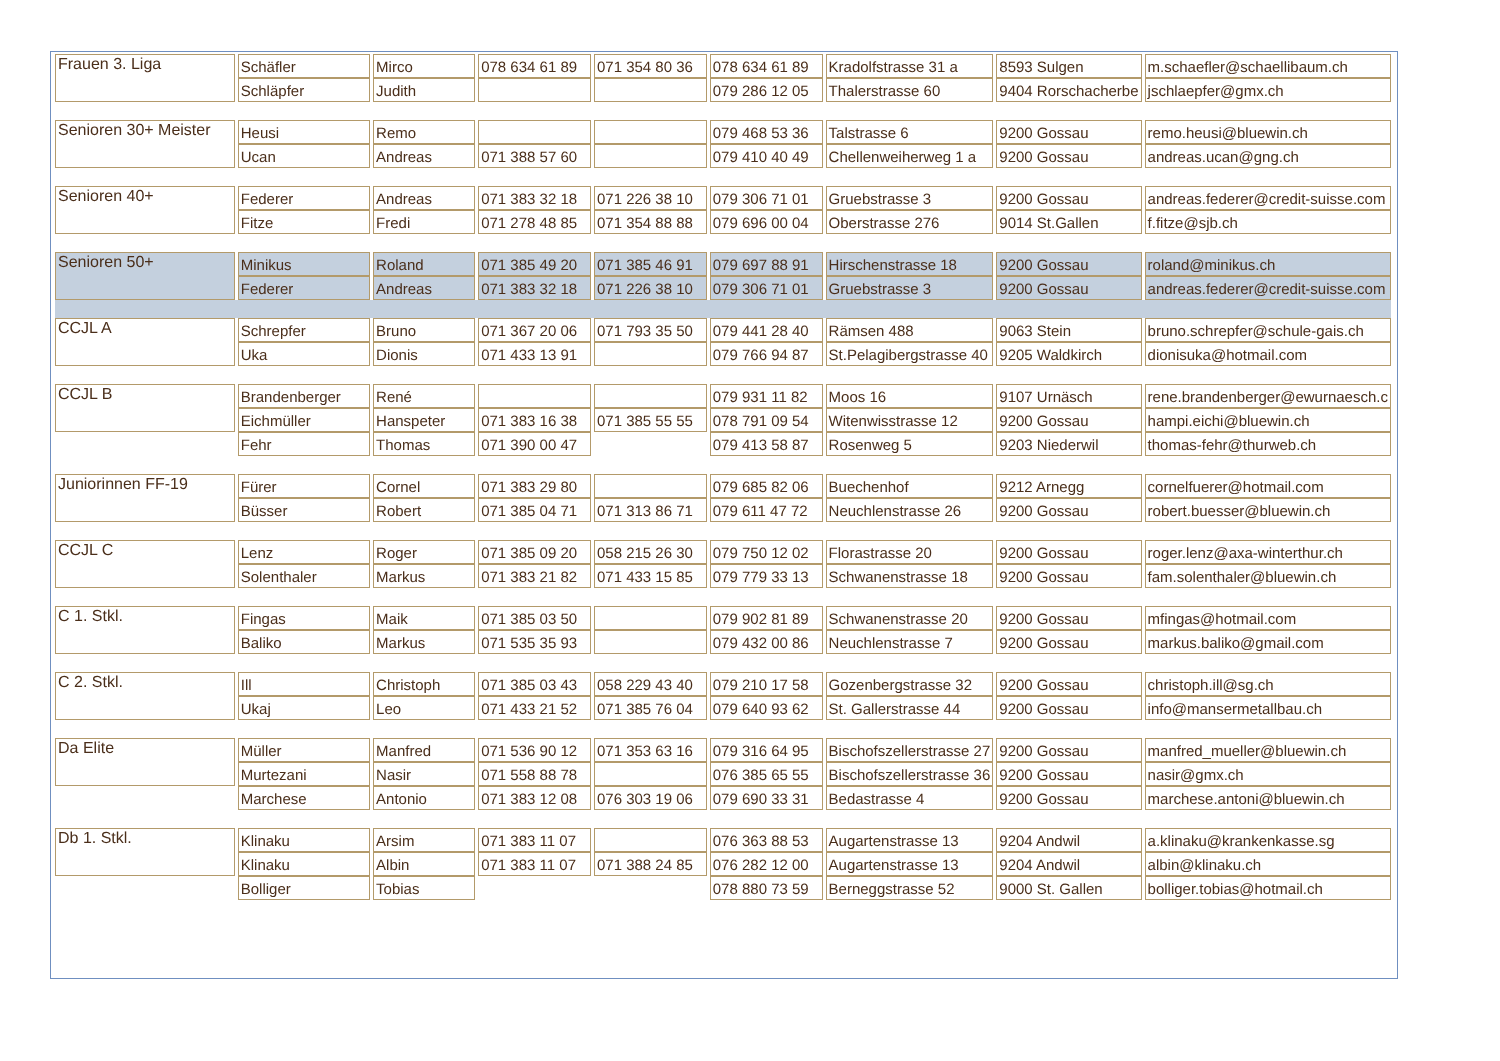| Frauen 3. Liga | Schäfler | Mirco | 078 634 61 89 | 071 354 80 36 | 078 634 61 89 | Kradolfstrasse 31 a | 8593 Sulgen | m.schaefler@schaellibaum.ch |
| | Schläpfer | Judith | | | 079 286 12 05 | Thalerstrasse 60 | 9404 Rorschacherbe | jschlaepfer@gmx.ch |
| Senioren 30+ Meister | Heusi | Remo | | | 079 468 53 36 | Talstrasse 6 | 9200 Gossau | remo.heusi@bluewin.ch |
| | Ucan | Andreas | 071 388 57 60 | | 079 410 40 49 | Chellenweiherweg 1 a | 9200 Gossau | andreas.ucan@gng.ch |
| Senioren 40+ | Federer | Andreas | 071 383 32 18 | 071 226 38 10 | 079 306 71 01 | Gruebstrasse 3 | 9200 Gossau | andreas.federer@credit-suisse.com |
| | Fitze | Fredi | 071 278 48 85 | 071 354 88 88 | 079 696 00 04 | Oberstrasse 276 | 9014 St.Gallen | f.fitze@sjb.ch |
| Senioren 50+ | Minikus | Roland | 071 385 49 20 | 071 385 46 91 | 079 697 88 91 | Hirschenstrasse 18 | 9200 Gossau | roland@minikus.ch |
| | Federer | Andreas | 071 383 32 18 | 071 226 38 10 | 079 306 71 01 | Gruebstrasse 3 | 9200 Gossau | andreas.federer@credit-suisse.com |
| CCJL A | Schrepfer | Bruno | 071 367 20 06 | 071 793 35 50 | 079 441 28 40 | Rämsen 488 | 9063 Stein | bruno.schrepfer@schule-gais.ch |
| | Uka | Dionis | 071 433 13 91 | | 079 766 94 87 | St.Pelagibergstrasse 40 | 9205 Waldkirch | dionisuka@hotmail.com |
| CCJL B | Brandenberger | René | | | 079 931 11 82 | Moos 16 | 9107 Urnäsch | rene.brandenberger@ewurnaesch.c |
| | Eichmüller | Hanspeter | 071 383 16 38 | 071 385 55 55 | 078 791 09 54 | Witenwisstrasse 12 | 9200 Gossau | hampi.eichi@bluewin.ch |
| | Fehr | Thomas | 071 390 00 47 | | 079 413 58 87 | Rosenweg 5 | 9203 Niederwil | thomas-fehr@thurweb.ch |
| Juniorinnen FF-19 | Fürer | Cornel | 071 383 29 80 | | 079 685 82 06 | Buechenhof | 9212 Arnegg | cornelfuerer@hotmail.com |
| | Büsser | Robert | 071 385 04 71 | 071 313 86 71 | 079 611 47 72 | Neuchlenstrasse 26 | 9200 Gossau | robert.buesser@bluewin.ch |
| CCJL C | Lenz | Roger | 071 385 09 20 | 058 215 26 30 | 079 750 12 02 | Florastrasse 20 | 9200 Gossau | roger.lenz@axa-winterthur.ch |
| | Solenthaler | Markus | 071 383 21 82 | 071 433 15 85 | 079 779 33 13 | Schwanenstrasse 18 | 9200 Gossau | fam.solenthaler@bluewin.ch |
| C 1. Stkl. | Fingas | Maik | 071 385 03 50 | | 079 902 81 89 | Schwanenstrasse 20 | 9200 Gossau | mfingas@hotmail.com |
| | Baliko | Markus | 071 535 35 93 | | 079 432 00 86 | Neuchlenstrasse 7 | 9200 Gossau | markus.baliko@gmail.com |
| C 2. Stkl. | Ill | Christoph | 071 385 03 43 | 058 229 43 40 | 079 210 17 58 | Gozenbergstrasse 32 | 9200 Gossau | christoph.ill@sg.ch |
| | Ukaj | Leo | 071 433 21 52 | 071 385 76 04 | 079 640 93 62 | St. Gallerstrasse 44 | 9200 Gossau | info@mansermetallbau.ch |
| Da Elite | Müller | Manfred | 071 536 90 12 | 071 353 63 16 | 079 316 64 95 | Bischofszellerstrasse 27 | 9200 Gossau | manfred_mueller@bluewin.ch |
| | Murtezani | Nasir | 071 558 88 78 | | 076 385 65 55 | Bischofszellerstrasse 36 | 9200 Gossau | nasir@gmx.ch |
| | Marchese | Antonio | 071 383 12 08 | 076 303 19 06 | 079 690 33 31 | Bedastrasse 4 | 9200 Gossau | marchese.antoni@bluewin.ch |
| Db 1. Stkl. | Klinaku | Arsim | 071 383 11 07 | | 076 363 88 53 | Augartenstrasse 13 | 9204 Andwil | a.klinaku@krankenkasse.sg |
| | Klinaku | Albin | 071 383 11 07 | 071 388 24 85 | 076 282 12 00 | Augartenstrasse 13 | 9204 Andwil | albin@klinaku.ch |
| | Bolliger | Tobias | | | 078 880 73 59 | Berneggstrasse 52 | 9000 St. Gallen | bolliger.tobias@hotmail.ch |